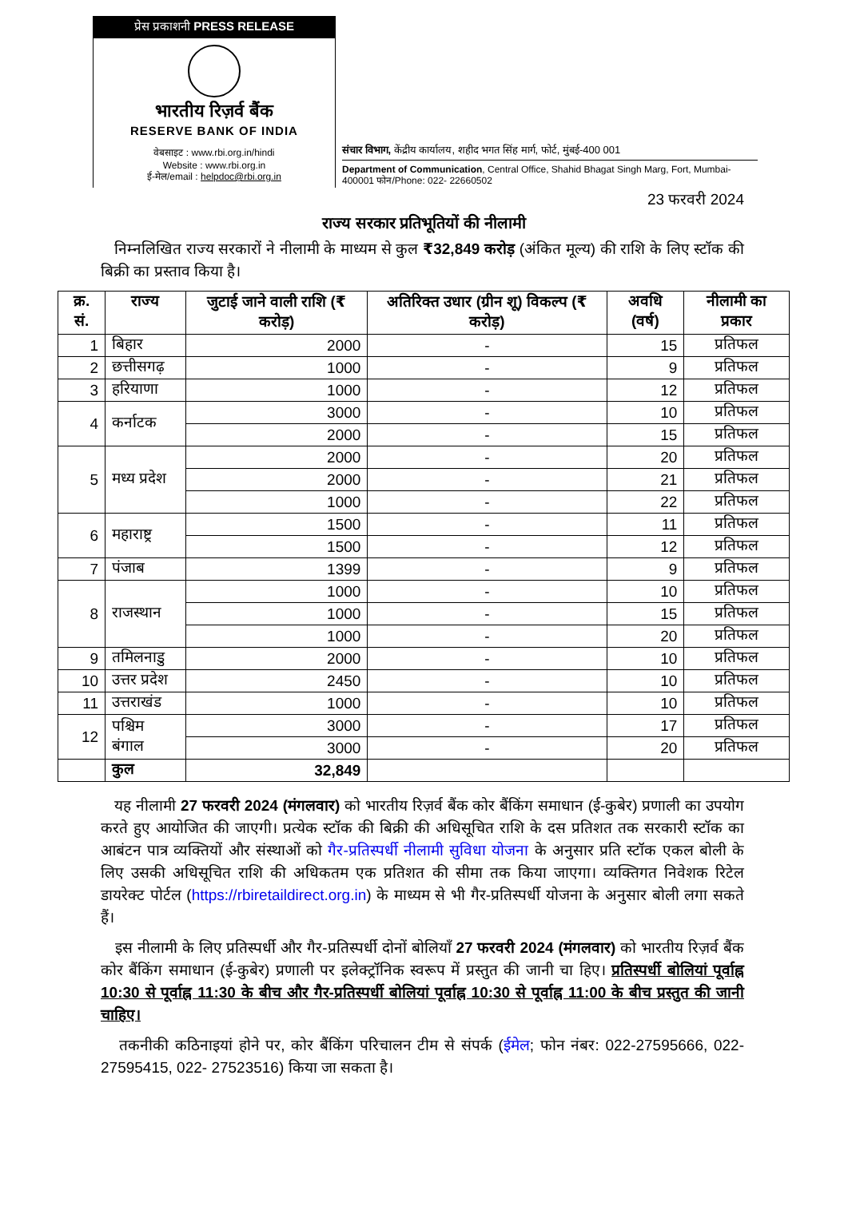प्रेस प्रकाशनी PRESS RELEASE
भारतीय रिज़र्व बैंक
RESERVE BANK OF INDIA
वेबसाइट : www.rbi.org.in/hindi
Website : www.rbi.org.in
ई-मेल/email : helpdoc@rbi.org.in
संचार विभाग, केंद्रीय कार्यालय, शहीद भगत सिंह मार्ग, फोर्ट, मुंबई-400 001
Department of Communication, Central Office, Shahid Bhagat Singh Marg, Fort, Mumbai-400001 फोन/Phone: 022- 22660502
23 फरवरी 2024
राज्य सरकार प्रतिभूतियों की नीलामी
निम्नलिखित राज्य सरकारों ने नीलामी के माध्यम से कुल ₹32,849 करोड़ (अंकित मूल्य) की राशि के लिए स्टॉक की बिक्री का प्रस्ताव किया है।
| क्र. सं. | राज्य | जुटाई जाने वाली राशि (₹ करोड़) | अतिरिक्त उधार (ग्रीन शू) विकल्प (₹ करोड़) | अवधि (वर्ष) | नीलामी का प्रकार |
| --- | --- | --- | --- | --- | --- |
| 1 | बिहार | 2000 | - | 15 | प्रतिफल |
| 2 | छत्तीसगढ़ | 1000 | - | 9 | प्रतिफल |
| 3 | हरियाणा | 1000 | - | 12 | प्रतिफल |
| 4 | कर्नाटक | 3000 | - | 10 | प्रतिफल |
| | | 2000 | - | 15 | प्रतिफल |
| 5 | मध्य प्रदेश | 2000 | - | 20 | प्रतिफल |
| | | 2000 | - | 21 | प्रतिफल |
| | | 1000 | - | 22 | प्रतिफल |
| 6 | महाराष्ट्र | 1500 | - | 11 | प्रतिफल |
| | | 1500 | - | 12 | प्रतिफल |
| 7 | पंजाब | 1399 | - | 9 | प्रतिफल |
| 8 | राजस्थान | 1000 | - | 10 | प्रतिफल |
| | | 1000 | - | 15 | प्रतिफल |
| | | 1000 | - | 20 | प्रतिफल |
| 9 | तमिलनाडु | 2000 | - | 10 | प्रतिफल |
| 10 | उत्तर प्रदेश | 2450 | - | 10 | प्रतिफल |
| 11 | उत्तराखंड | 1000 | - | 10 | प्रतिफल |
| 12 | पश्चिम बंगाल | 3000 | - | 17 | प्रतिफल |
| | | 3000 | - | 20 | प्रतिफल |
| | कुल | 32,849 | | | |
यह नीलामी 27 फरवरी 2024 (मंगलवार) को भारतीय रिज़र्व बैंक कोर बैंकिंग समाधान (ई-कुबेर) प्रणाली का उपयोग करते हुए आयोजित की जाएगी। प्रत्येक स्टॉक की बिक्री की अधिसूचित राशि के दस प्रतिशत तक सरकारी स्टॉक का आबंटन पात्र व्यक्तियों और संस्थाओं को गैर-प्रतिस्पर्धी नीलामी सुविधा योजना के अनुसार प्रति स्टॉक एकल बोली के लिए उसकी अधिसूचित राशि की अधिकतम एक प्रतिशत की सीमा तक किया जाएगा। व्यक्तिगत निवेशक रिटेल डायरेक्ट पोर्टल (https://rbiretaildirect.org.in) के माध्यम से भी गैर-प्रतिस्पर्धी योजना के अनुसार बोली लगा सकते हैं।
इस नीलामी के लिए प्रतिस्पर्धी और गैर-प्रतिस्पर्धी दोनों बोलियाँ 27 फरवरी 2024 (मंगलवार) को भारतीय रिज़र्व बैंक कोर बैंकिंग समाधान (ई-कुबेर) प्रणाली पर इलेक्ट्रॉनिक स्वरूप में प्रस्तुत की जानी चा हिए। प्रतिस्पर्धी बोलियां पूर्वाह्न 10:30 से पूर्वाह्न 11:30 के बीच और गैर-प्रतिस्पर्धी बोलियां पूर्वाह्न 10:30 से पूर्वाह्न 11:00 के बीच प्रस्तुत की जानी चाहिए।
तकनीकी कठिनाइयां होने पर, कोर बैंकिंग परिचालन टीम से संपर्क (ईमेल; फोन नंबर: 022-27595666, 022-27595415, 022- 27523516) किया जा सकता है।